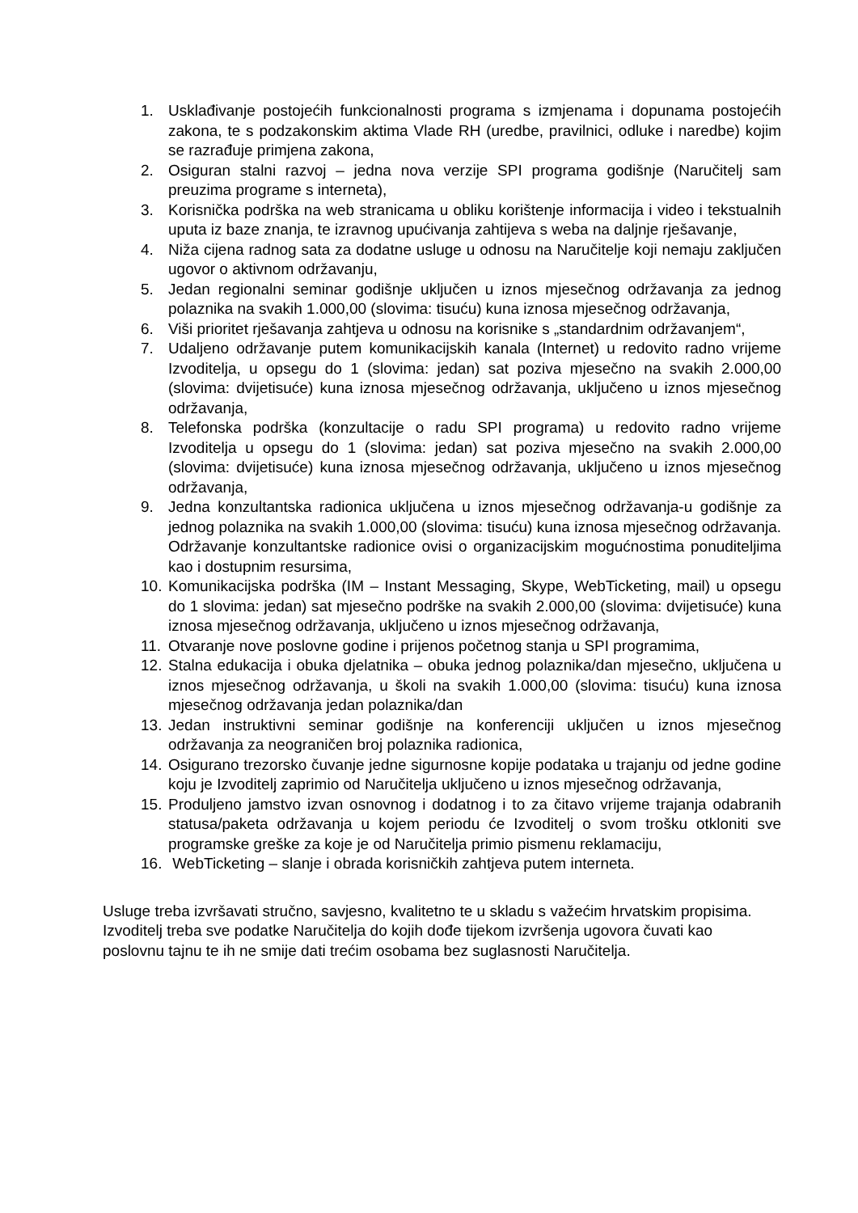1. Usklađivanje postojećih funkcionalnosti programa s izmjenama i dopunama postojećih zakona, te s podzakonskim aktima Vlade RH (uredbe, pravilnici, odluke i naredbe) kojim se razrađuje primjena zakona,
2. Osiguran stalni razvoj – jedna nova verzije SPI programa godišnje (Naručitelj sam preuzima programe s interneta),
3. Korisnička podrška na web stranicama u obliku korištenje informacija i video i tekstualnih uputa iz baze znanja, te izravnog upućivanja zahtijeva s weba na daljnje rješavanje,
4. Niža cijena radnog sata za dodatne usluge u odnosu na Naručitelje koji nemaju zaključen ugovor o aktivnom održavanju,
5. Jedan regionalni seminar godišnje uključen u iznos mjesečnog održavanja za jednog polaznika na svakih 1.000,00 (slovima: tisuću) kuna iznosa mjesečnog održavanja,
6. Viši prioritet rješavanja zahtjeva u odnosu na korisnike s „standardnim održavanjem“,
7. Udaljeno održavanje putem komunikacijskih kanala (Internet) u redovito radno vrijeme Izvoditelja, u opsegu do 1 (slovima: jedan) sat poziva mjesečno na svakih 2.000,00 (slovima: dvijetisuće) kuna iznosa mjesečnog održavanja, uključeno u iznos mjesečnog održavanja,
8. Telefonska podrška (konzultacije o radu SPI programa) u redovito radno vrijeme Izvoditelja u opsegu do 1 (slovima: jedan) sat poziva mjesečno na svakih 2.000,00 (slovima: dvijetisuće) kuna iznosa mjesečnog održavanja, uključeno u iznos mjesečnog održavanja,
9. Jedna konzultantska radionica uključena u iznos mjesečnog održavanja-u godišnje za jednog polaznika na svakih 1.000,00 (slovima: tisuću) kuna iznosa mjesečnog održavanja. Održavanje konzultantske radionice ovisi o organizacijskim mogućnostima ponuditeljima kao i dostupnim resursima,
10. Komunikacijska podrška (IM – Instant Messaging, Skype, WebTicketing, mail) u opsegu do 1 slovima: jedan) sat mjesečno podrške na svakih 2.000,00 (slovima: dvijetisuće) kuna iznosa mjesečnog održavanja, uključeno u iznos mjesečnog održavanja,
11. Otvaranje nove poslovne godine i prijenos početnog stanja u SPI programima,
12. Stalna edukacija i obuka djelatnika – obuka jednog polaznika/dan mjesečno, uključena u iznos mjesečnog održavanja, u školi na svakih 1.000,00 (slovima: tisuću) kuna iznosa mjesečnog održavanja jedan polaznika/dan
13. Jedan instruktivni seminar godišnje na konferenciji uključen u iznos mjesečnog održavanja za neograničen broj polaznika radionica,
14. Osigurano trezorsko čuvanje jedne sigurnosne kopije podataka u trajanju od jedne godine koju je Izvoditelj zaprimio od Naručitelja uključeno u iznos mjesečnog održavanja,
15. Produljeno jamstvo izvan osnovnog i dodatnog i to za čitavo vrijeme trajanja odabranih statusa/paketa održavanja u kojem periodu će Izvoditelj o svom trošku otkloniti sve programske greške za koje je od Naručitelja primio pismenu reklamaciju,
16. WebTicketing – slanje i obrada korisničkih zahtjeva putem interneta.
Usluge treba izvršavati stručno, savjesno, kvalitetno te u skladu s važećim hrvatskim propisima.
Izvoditelj treba sve podatke Naručitelja do kojih dođe tijekom izvršenja ugovora čuvati kao poslovnu tajnu te ih ne smije dati trećim osobama bez suglasnosti Naručitelja.